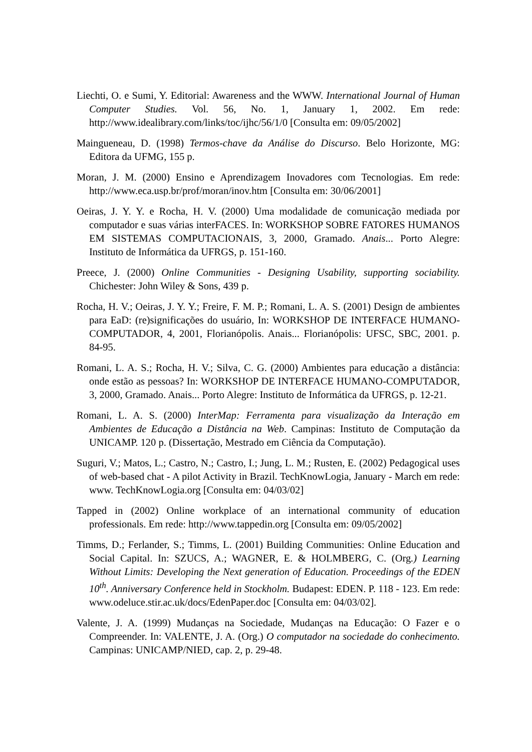Liechti, O. e Sumi, Y. Editorial: Awareness and the WWW. International Journal of Human Computer Studies. Vol. 56, No. 1, January 1, 2002. Em rede: http://www.idealibrary.com/links/toc/ijhc/56/1/0 [Consulta em: 09/05/2002]
Maingueneau, D. (1998) Termos-chave da Análise do Discurso. Belo Horizonte, MG: Editora da UFMG, 155 p.
Moran, J. M. (2000) Ensino e Aprendizagem Inovadores com Tecnologias. Em rede: http://www.eca.usp.br/prof/moran/inov.htm [Consulta em: 30/06/2001]
Oeiras, J. Y. Y. e Rocha, H. V. (2000) Uma modalidade de comunicação mediada por computador e suas várias interFACES. In: WORKSHOP SOBRE FATORES HUMANOS EM SISTEMAS COMPUTACIONAIS, 3, 2000, Gramado. Anais... Porto Alegre: Instituto de Informática da UFRGS, p. 151-160.
Preece, J. (2000) Online Communities - Designing Usability, supporting sociability. Chichester: John Wiley & Sons, 439 p.
Rocha, H. V.; Oeiras, J. Y. Y.; Freire, F. M. P.; Romani, L. A. S. (2001) Design de ambientes para EaD: (re)significações do usuário, In: WORKSHOP DE INTERFACE HUMANO-COMPUTADOR, 4, 2001, Florianópolis. Anais... Florianópolis: UFSC, SBC, 2001. p. 84-95.
Romani, L. A. S.; Rocha, H. V.; Silva, C. G. (2000) Ambientes para educação a distância: onde estão as pessoas? In: WORKSHOP DE INTERFACE HUMANO-COMPUTADOR, 3, 2000, Gramado. Anais... Porto Alegre: Instituto de Informática da UFRGS, p. 12-21.
Romani, L. A. S. (2000) InterMap: Ferramenta para visualização da Interação em Ambientes de Educação a Distância na Web. Campinas: Instituto de Computação da UNICAMP. 120 p. (Dissertação, Mestrado em Ciência da Computação).
Suguri, V.; Matos, L.; Castro, N.; Castro, I.; Jung, L. M.; Rusten, E. (2002) Pedagogical uses of web-based chat - A pilot Activity in Brazil. TechKnowLogia, January - March em rede: www. TechKnowLogia.org [Consulta em: 04/03/02]
Tapped in (2002) Online workplace of an international community of education professionals. Em rede: http://www.tappedin.org [Consulta em: 09/05/2002]
Timms, D.; Ferlander, S.; Timms, L. (2001) Building Communities: Online Education and Social Capital. In: SZUCS, A.; WAGNER, E. & HOLMBERG, C. (Org.) Learning Without Limits: Developing the Next generation of Education. Proceedings of the EDEN 10<sup>th</sup>. Anniversary Conference held in Stockholm. Budapest: EDEN. P. 118 - 123. Em rede: www.odeluce.stir.ac.uk/docs/EdenPaper.doc [Consulta em: 04/03/02].
Valente, J. A. (1999) Mudanças na Sociedade, Mudanças na Educação: O Fazer e o Compreender. In: VALENTE, J. A. (Org.) O computador na sociedade do conhecimento. Campinas: UNICAMP/NIED, cap. 2, p. 29-48.